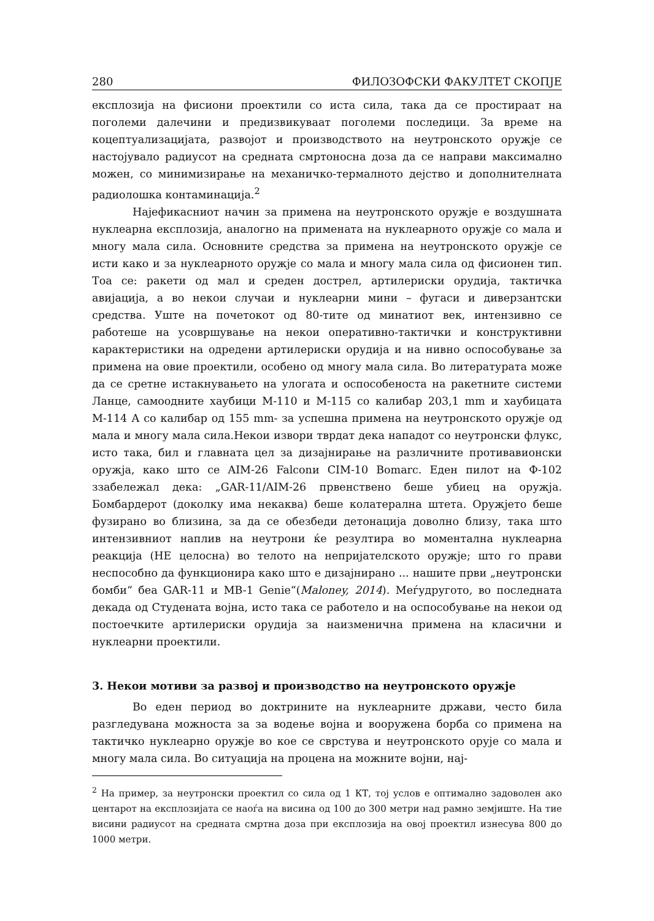280 ФИЛОЗОФСКИ ФАКУЛТЕТ СКОПЈЕ
експлозија на фисиони проектили со иста сила, така да се простираат на поголеми далечини и предизвикуваат поголеми последици. За време на коцептуализацијата, развојот и производството на неутронското оружје се настојувало радиусот на средната смртоносна доза да се направи максимално можен, со минимизирање на механичко-термалното дејство и дополнителната радиолошка контаминација.<sup>2</sup>
Најефикасниот начин за примена на неутронското оружје е воздушната нуклеарна експлозија, аналогно на примената на нуклеарното оружје со мала и многу мала сила. Основните средства за примена на неутронското оружје се исти како и за нуклеарното оружје со мала и многу мала сила од фисионен тип. Тоа се: ракети од мал и среден дострел, артилериски орудија, тактичка авијација, а во некои случаи и нуклеарни мини – фугаси и диверзантски средства. Уште на почетокот од 80-тите од минатиот век, интензивно се работеше на усовршување на некои оперативно-тактички и конструктивни карактеристики на одредени артилериски орудија и на нивно оспособување за примена на овие проектили, особено од многу мала сила. Во литературата може да се сретне истакнувањето на улогата и оспособеноста на ракетните системи Ланце, самоодните хаубици М-110 и М-115 со калибар 203,1 mm и хаубицата М-114 А со калибар од 155 mm- за успешна примена на неутронското оружје од мала и многу мала сила.Некои извори тврдат дека нападот со неутронски флукс, исто така, бил и главната цел за дизајнирање на различните противавионски оружја, како што се AIM-26 Falconи CIM-10 Bomarc. Еден пилот на Ф-102 ззабележал дека: „GAR-11/AIM-26 првенствено беше убиец на оружја. Бомбардерот (доколку има некаква) беше колатерална штета. Оружјето беше фузирано во близина, за да се обезбеди детонација доволно близу, така што интензивниот наплив на неутрони ќе резултира во моментална нуклеарна реакција (НЕ целосна) во телото на непријателското оружје; што го прави неспособно да функционира како што е дизајнирано ... нашите први „неутронски бомби“ беа GAR-11 и MB-1 Genie“(Maloney, 2014). Меѓудругото, во последната декада од Студената војна, исто така се работело и на оспособување на некои од постоечките артилериски орудија за наизменична примена на класични и нуклеарни проектили.
3. Некои мотиви за развој и производство на неутронското оружје
Во еден период во доктрините на нуклеарните држави, често била разгледувана можноста за за водење војна и вооружена борба со примена на тактичко нуклеарно оружје во кое се сврстува и неутронското оруjе со мала и многу мала сила. Во ситуација на процена на можните војни, нај-
<sup>2</sup> На пример, за неутронски проектил со сила од 1 КТ, тој услов е оптимално задоволен ако центарот на експлозијата се наоѓа на висина од 100 до 300 метри над рамно земјиште. На тие висини радиусот на средната смртна доза при експлозија на овој проектил изнесува 800 до 1000 метри.